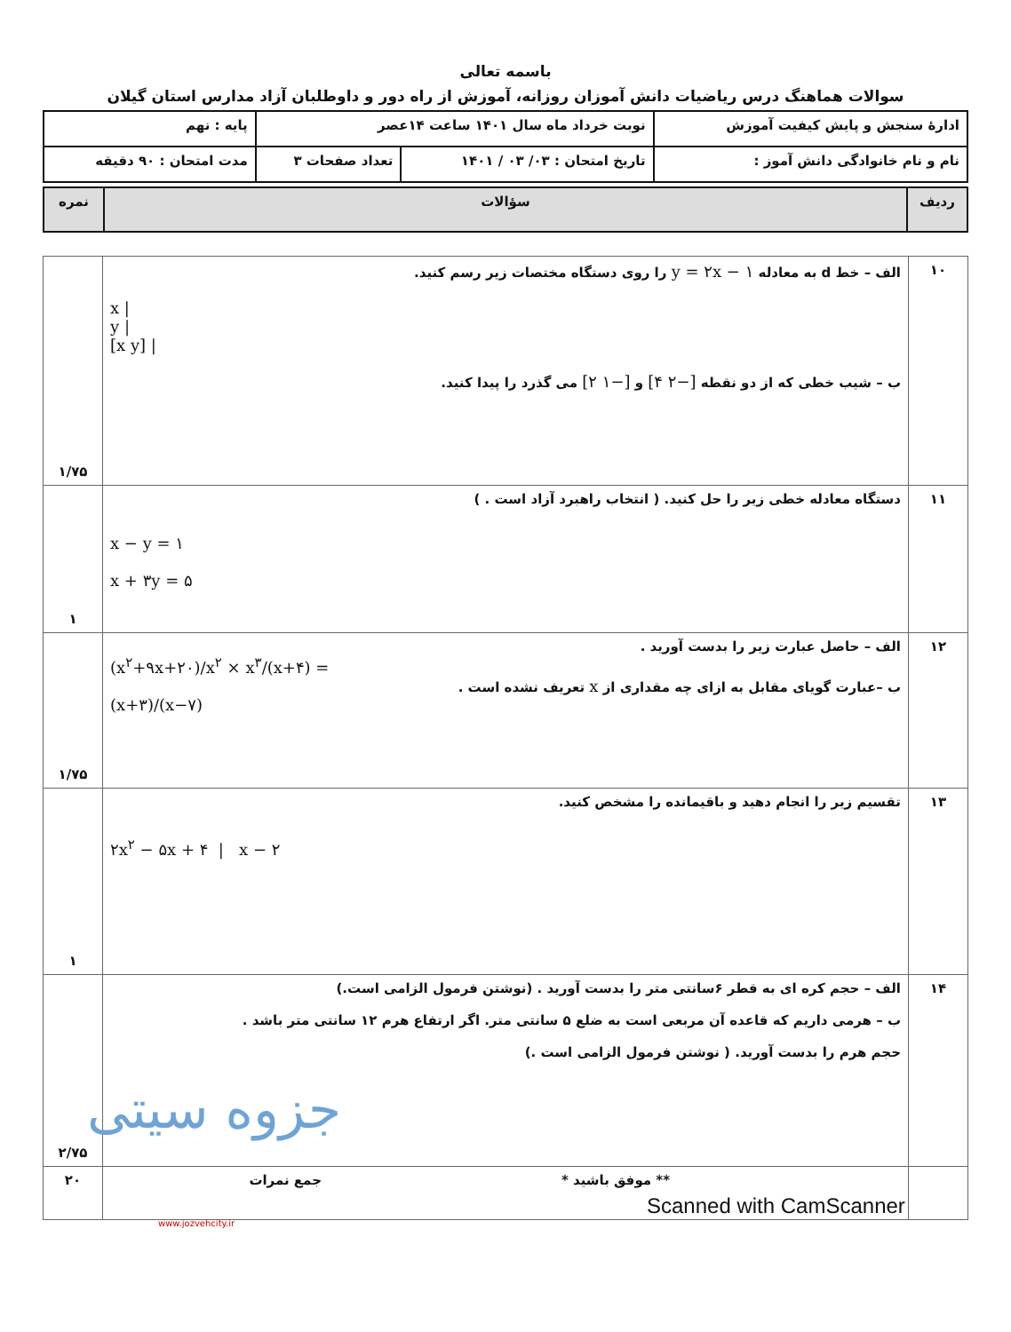باسمه تعالی
سوالات هماهنگ درس ریاضیات دانش آموزان روزانه، آموزش از راه دور و داوطلبان آزاد مدارس استان گیلان
| ادارهٔ سنجش و پایش کیفیت آموزش | نوبت خرداد ماه سال ۱۴۰۱ ساعت ۱۴عصر | | پایه : نهم |
| نام و نام خانوادگی دانش آموز : | تاریخ امتحان : ۰۳/ ۰۳ / ۱۴۰۱ | تعداد صفحات ۳ | مدت امتحان : ۹۰ دقیقه |
| ردیف | سؤالات | نمره |
| --- | --- | --- |
| ۱۰ | الف – خط d به معادله y = ۲x − ۱ را روی دستگاه مختصات زیر رسم کنید. x / y / [x y] / ب – شیب خطی که از دو نقطه [−۲ ۴] و [−۱ ۲] می گذرد را پیدا کنید. | ۱/۷۵ |
| ۱۱ | دستگاه معادله خطی زیر را حل کنید. ( انتخاب راهبرد آزاد است . ) x − y = ۱ x + ۳y = ۵ | ۱ |
| ۱۲ | الف – حاصل عبارت زیر را بدست آورید . (x<sup>۲</sup>+۹x+۲۰)/x<sup>۲</sup> × x<sup>۳</sup>/(x+۴) = ب –عبارت گویای مقابل به ازای چه مقداری از x تعریف نشده است . (x+۳)/(x−۷) | ۱/۷۵ |
| ۱۳ | تقسیم زیر را انجام دهید و باقیمانده را مشخص کنید. ۲x<sup>۲</sup> − ۵x + ۴ / x − ۲ | ۱ |
| ۱۴ | الف – حجم کره ای به قطر ۶سانتی متر را بدست آورید . (نوشتن فرمول الزامی است.) ب – هرمی داریم که قاعده آن مربعی است به ضلع ۵ سانتی متر. اگر ارتفاع هرم ۱۲ سانتی متر باشد . حجم هرم را بدست آورید. ( نوشتن فرمول الزامی است .) | ۲/۷۵ |
| | ** موفق باشید * جمع نمرات | ۲۰ |
جزوه سیتی
Scanned with CamScanner
www.jozvehcity.ir